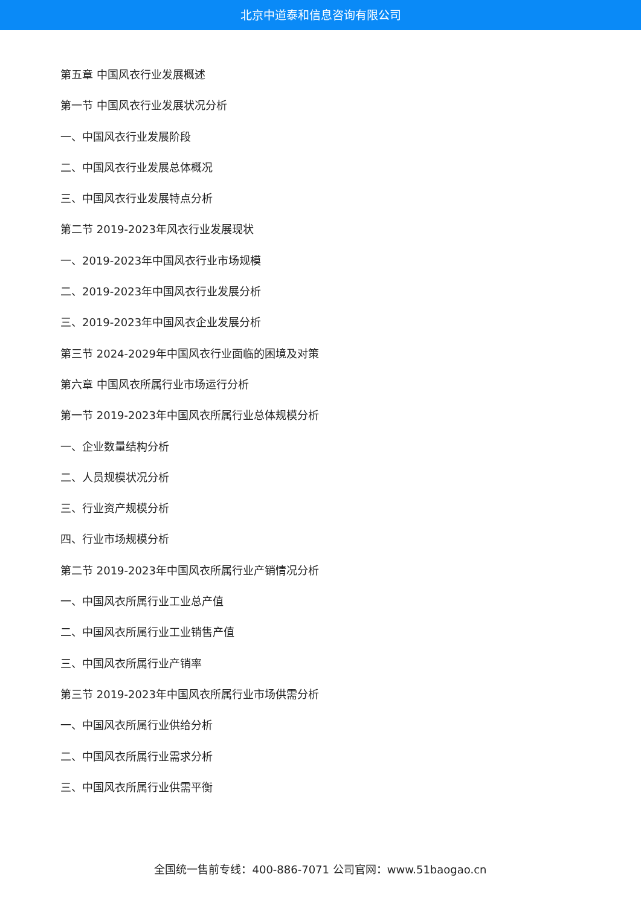北京中道泰和信息咨询有限公司
第五章 中国风衣行业发展概述
第一节 中国风衣行业发展状况分析
一、中国风衣行业发展阶段
二、中国风衣行业发展总体概况
三、中国风衣行业发展特点分析
第二节 2019-2023年风衣行业发展现状
一、2019-2023年中国风衣行业市场规模
二、2019-2023年中国风衣行业发展分析
三、2019-2023年中国风衣企业发展分析
第三节 2024-2029年中国风衣行业面临的困境及对策
第六章 中国风衣所属行业市场运行分析
第一节 2019-2023年中国风衣所属行业总体规模分析
一、企业数量结构分析
二、人员规模状况分析
三、行业资产规模分析
四、行业市场规模分析
第二节 2019-2023年中国风衣所属行业产销情况分析
一、中国风衣所属行业工业总产值
二、中国风衣所属行业工业销售产值
三、中国风衣所属行业产销率
第三节 2019-2023年中国风衣所属行业市场供需分析
一、中国风衣所属行业供给分析
二、中国风衣所属行业需求分析
三、中国风衣所属行业供需平衡
全国统一售前专线：400-886-7071 公司官网：www.51baogao.cn